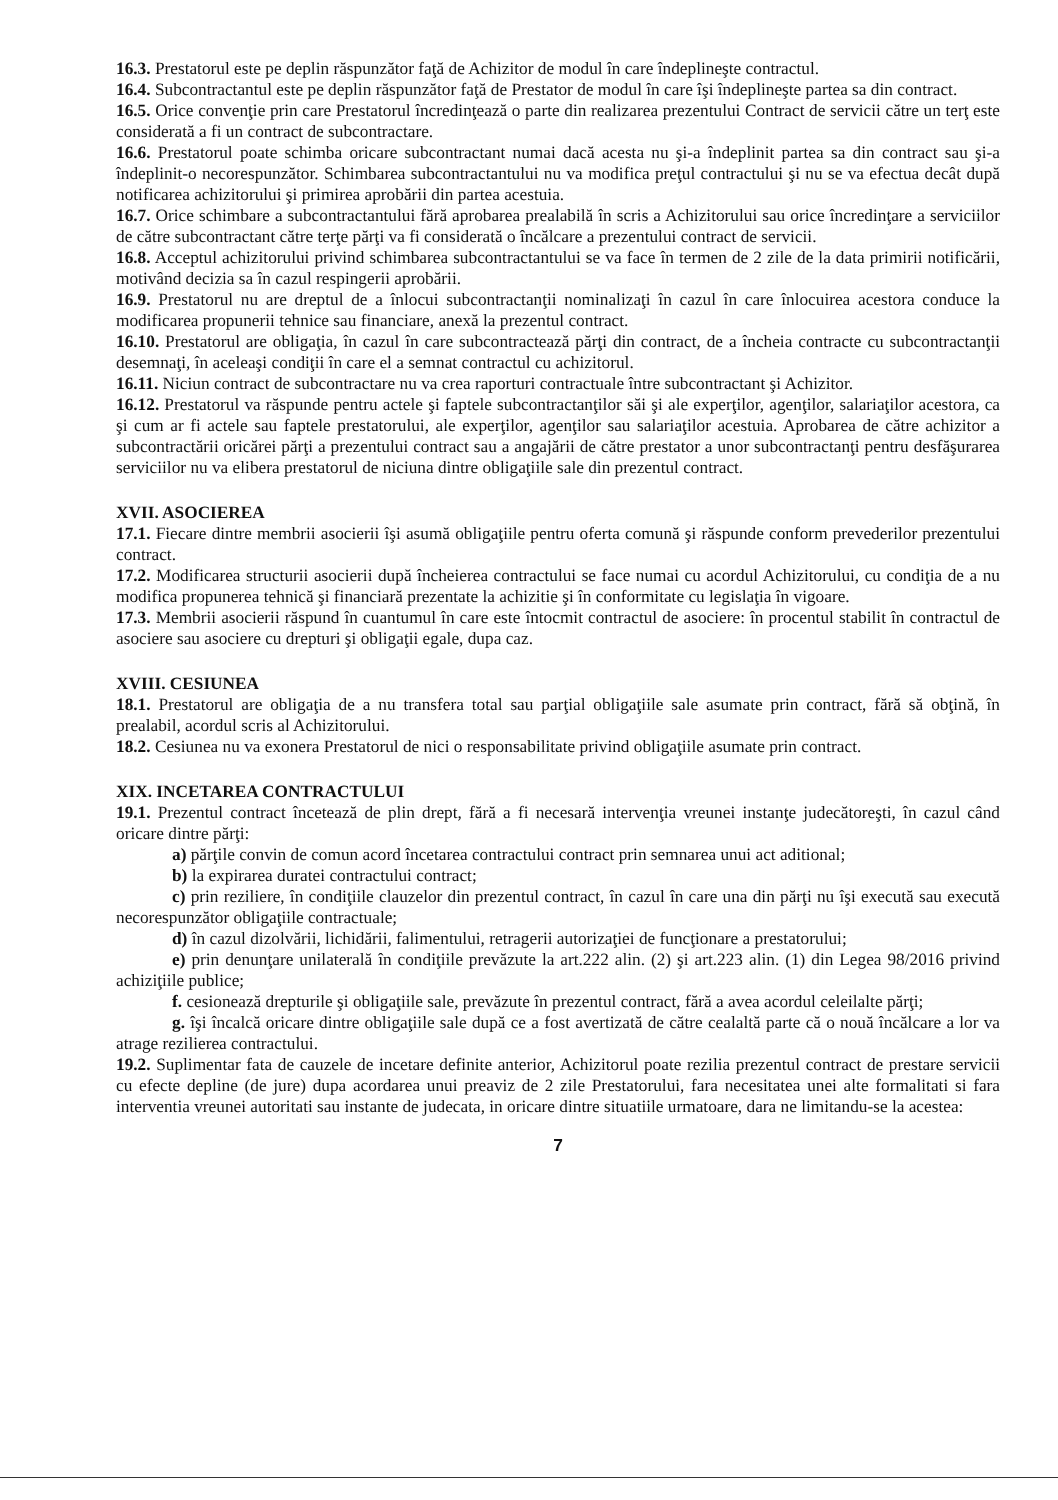16.3. Prestatorul este pe deplin răspunzător faţă de Achizitor de modul în care îndeplineşte contractul.
16.4. Subcontractantul este pe deplin răspunzător faţă de Prestator de modul în care îşi îndeplineşte partea sa din contract.
16.5. Orice convenţie prin care Prestatorul încredinţează o parte din realizarea prezentului Contract de servicii către un terţ este considerată a fi un contract de subcontractare.
16.6. Prestatorul poate schimba oricare subcontractant numai dacă acesta nu şi-a îndeplinit partea sa din contract sau şi-a îndeplinit-o necorespunzător. Schimbarea subcontractantului nu va modifica preţul contractului şi nu se va efectua decât după notificarea achizitorului şi primirea aprobării din partea acestuia.
16.7. Orice schimbare a subcontractantului fără aprobarea prealabilă în scris a Achizitorului sau orice încredinţare a serviciilor de către subcontractant către terţe părţi va fi considerată o încălcare a prezentului contract de servicii.
16.8. Acceptul achizitorului privind schimbarea subcontractantului se va face în termen de 2 zile de la data primirii notificării, motivând decizia sa în cazul respingerii aprobării.
16.9. Prestatorul nu are dreptul de a înlocui subcontractanţii nominalizaţi în cazul în care înlocuirea acestora conduce la modificarea propunerii tehnice sau financiare, anexă la prezentul contract.
16.10. Prestatorul are obligaţia, în cazul în care subcontractează părţi din contract, de a încheia contracte cu subcontractanţii desemnaţi, în aceleaşi condiţii în care el a semnat contractul cu achizitorul.
16.11. Niciun contract de subcontractare nu va crea raporturi contractuale între subcontractant şi Achizitor.
16.12. Prestatorul va răspunde pentru actele şi faptele subcontractanţilor săi şi ale experţilor, agenţilor, salariaţilor acestora, ca şi cum ar fi actele sau faptele prestatorului, ale experţilor, agenţilor sau salariaţilor acestuia. Aprobarea de către achizitor a subcontractării oricărei părţi a prezentului contract sau a angajării de către prestator a unor subcontractanţi pentru desfăşurarea serviciilor nu va elibera prestatorul de niciuna dintre obligaţiile sale din prezentul contract.
XVII. ASOCIEREA
17.1. Fiecare dintre membrii asocierii îşi asumă obligaţiile pentru oferta comună şi răspunde conform prevederilor prezentului contract.
17.2. Modificarea structurii asocierii după încheierea contractului se face numai cu acordul Achizitorului, cu condiţia de a nu modifica propunerea tehnică şi financiară prezentate la achizitie şi în conformitate cu legislaţia în vigoare.
17.3. Membrii asocierii răspund în cuantumul în care este întocmit contractul de asociere: în procentul stabilit în contractul de asociere sau asociere cu drepturi şi obligaţii egale, dupa caz.
XVIII. CESIUNEA
18.1. Prestatorul are obligaţia de a nu transfera total sau parţial obligaţiile sale asumate prin contract, fără să obţină, în prealabil, acordul scris al Achizitorului.
18.2. Cesiunea nu va exonera Prestatorul de nici o responsabilitate privind obligaţiile asumate prin contract.
XIX. INCETAREA CONTRACTULUI
19.1. Prezentul contract încetează de plin drept, fără a fi necesară intervenţia vreunei instanţe judecătoreşti, în cazul când oricare dintre părţi:
a) părţile convin de comun acord încetarea contractului contract prin semnarea unui act aditional;
b) la expirarea duratei contractului contract;
c) prin reziliere, în condiţiile clauzelor din prezentul contract, în cazul în care una din părţi nu îşi execută sau execută necorespunzător obligaţiile contractuale;
d) în cazul dizolvării, lichidării, falimentului, retragerii autorizaţiei de funcţionare a prestatorului;
e) prin denunţare unilaterală în condiţiile prevăzute la art.222 alin. (2) şi art.223 alin. (1) din Legea 98/2016 privind achiziţiile publice;
f. cesionează drepturile şi obligaţiile sale, prevăzute în prezentul contract, fără a avea acordul celeilalte părţi;
g. îşi încalcă oricare dintre obligaţiile sale după ce a fost avertizată de către cealaltă parte că o nouă încălcare a lor va atrage rezilierea contractului.
19.2. Suplimentar fata de cauzele de incetare definite anterior, Achizitorul poate rezilia prezentul contract de prestare servicii cu efecte depline (de jure) dupa acordarea unui preaviz de 2 zile Prestatorului, fara necesitatea unei alte formalitati si fara interventia vreunei autoritati sau instante de judecata, in oricare dintre situatiile urmatoare, dara ne limitandu-se la acestea:
7